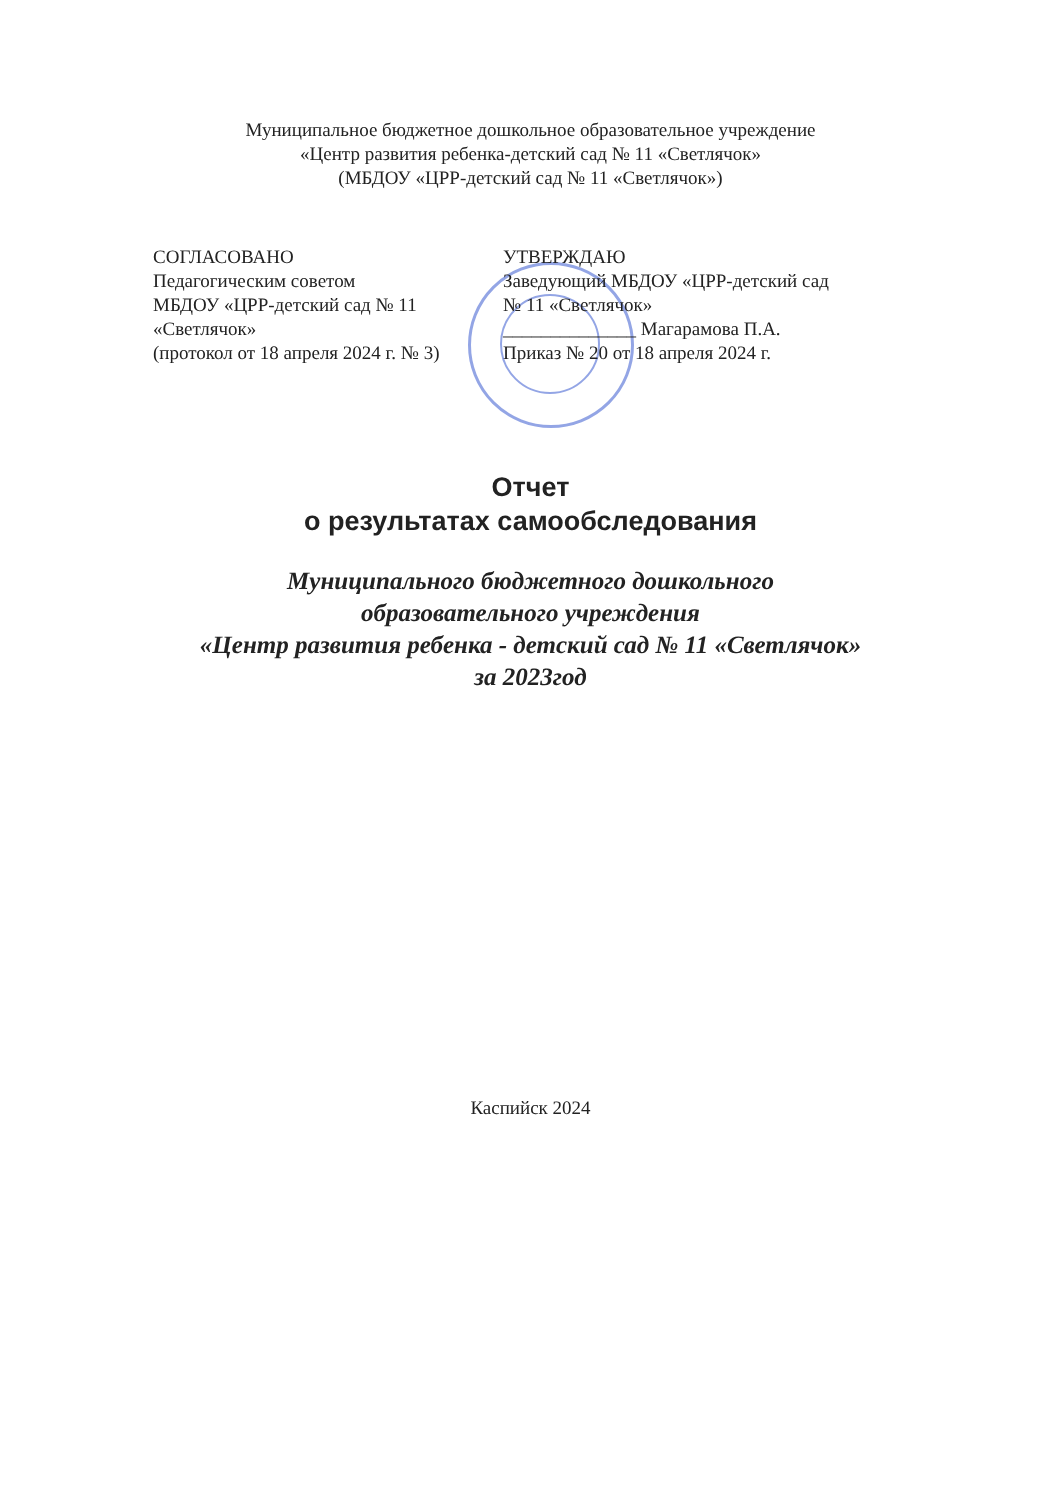Муниципальное бюджетное дошкольное образовательное учреждение
«Центр развития ребенка-детский сад № 11 «Светлячок»
(МБДОУ «ЦРР-детский сад № 11 «Светлячок»)
СОГЛАСОВАНО
Педагогическим советом
МБДОУ «ЦРР-детский сад № 11
«Светлячок»
(протокол от 18 апреля 2024 г. № 3)
УТВЕРЖДАЮ
Заведующий МБДОУ «ЦРР-детский сад
№ 11 «Светлячок»
______________ Магарамова П.А.
Приказ № 20 от 18 апреля 2024 г.
Отчет
о результатах самообследования
Муниципального бюджетного дошкольного
образовательного учреждения
«Центр развития ребенка - детский сад № 11 «Светлячок»
за 2023год
Каспийск 2024